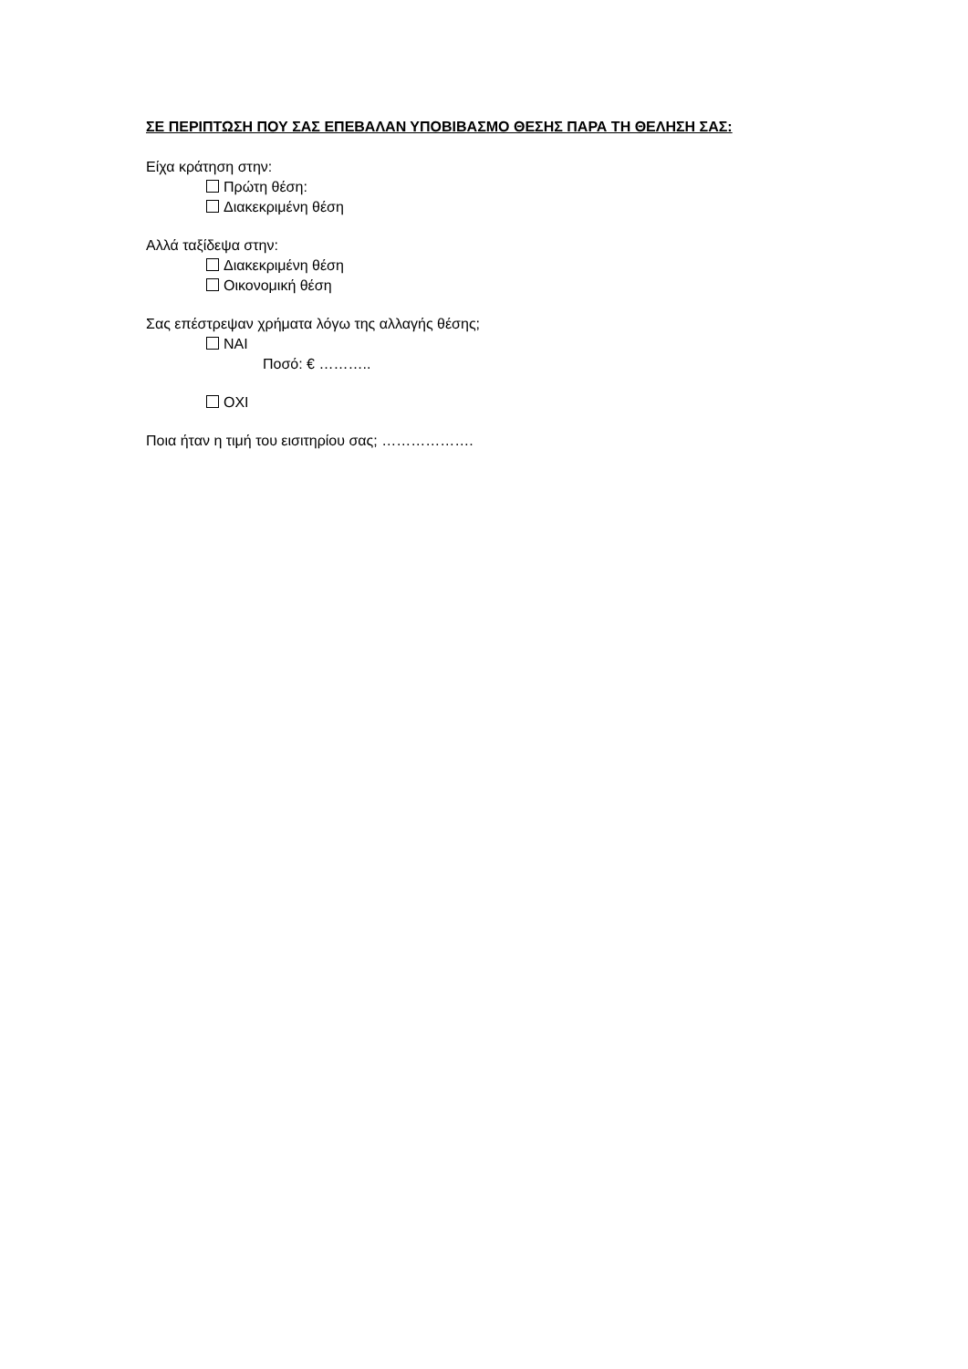ΣΕ ΠΕΡΙΠΤΩΣΗ ΠΟΥ ΣΑΣ ΕΠΕΒΑΛΑΝ ΥΠΟΒΙΒΑΣΜΟ ΘΕΣΗΣ ΠΑΡΑ ΤΗ ΘΕΛΗΣΗ ΣΑΣ:
Είχα κράτηση στην:
Πρώτη θέση:
Διακεκριμένη θέση
Αλλά ταξίδεψα στην:
Διακεκριμένη θέση
Οικονομική θέση
Σας επέστρεψαν χρήματα λόγω της αλλαγής θέσης;
ΝΑΙ
Ποσό: € ………..
ΟΧΙ
Ποια ήταν η τιμή του εισιτηρίου σας; ……………….